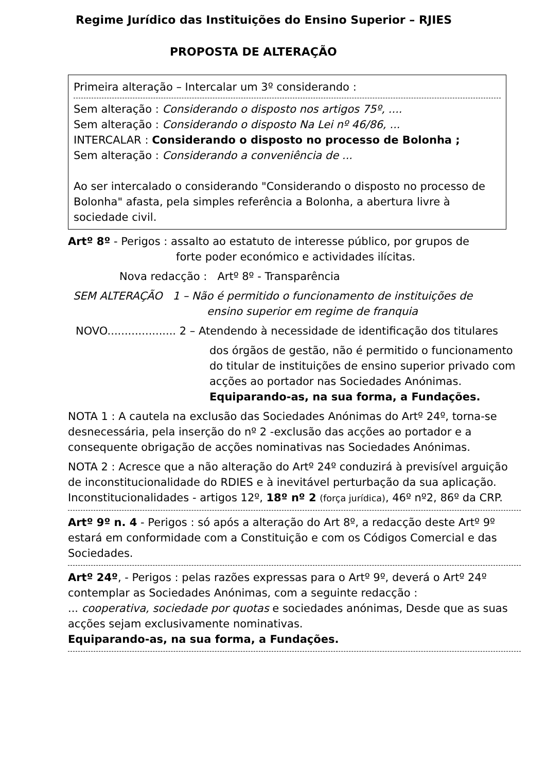Regime Jurídico das Instituições do Ensino Superior – RJIES
PROPOSTA DE ALTERAÇÃO
Primeira alteração – Intercalar um 3º considerando :
Sem alteração : Considerando o disposto nos artigos 75º, ....
Sem alteração : Considerando o disposto Na Lei nº 46/86, ...
INTERCALAR : Considerando o disposto no processo de Bolonha ;
Sem alteração : Considerando a conveniência de ...
Ao ser intercalado o considerando "Considerando o disposto no processo de Bolonha" afasta, pela simples referência a Bolonha, a abertura livre à sociedade civil.
Artº 8º - Perigos : assalto ao estatuto de interesse público, por grupos de
forte poder económico e actividades ilícitas.
Nova redacção : Artº 8º - Transparência
SEM ALTERAÇÃO 1 – Não é permitido o funcionamento de instituições de
ensino superior em regime de franquia
NOVO.................... 2 – Atendendo à necessidade de identificação dos titulares
dos órgãos de gestão, não é permitido o funcionamento do titular de instituições de ensino superior privado com acções ao portador nas Sociedades Anónimas. Equiparando-as, na sua forma, a Fundações.
NOTA 1 : A cautela na exclusão das Sociedades Anónimas do Artº 24º, torna-se desnecessária, pela inserção do nº 2 -exclusão das acções ao portador e a consequente obrigação de acções nominativas nas Sociedades Anónimas.
NOTA 2 : Acresce que a não alteração do Artº 24º conduzirá à previsível arguição de inconstitucionalidade do RDIES e à inevitável perturbação da sua aplicação.
Inconstitucionalidades - artigos 12º, 18º nº 2 (força jurídica), 46º nº2, 86º da CRP.
Artº 9º n. 4 - Perigos : só após a alteração do Art 8º, a redacção deste Artº 9º estará em conformidade com a Constituição e com os Códigos Comercial e das Sociedades.
Artº 24º, - Perigos : pelas razões expressas para o Artº 9º, deverá o Artº 24º contemplar as Sociedades Anónimas, com a seguinte redacção :
... cooperativa, sociedade por quotas e sociedades anónimas, Desde que as suas acções sejam exclusivamente nominativas.
Equiparando-as, na sua forma, a Fundações.